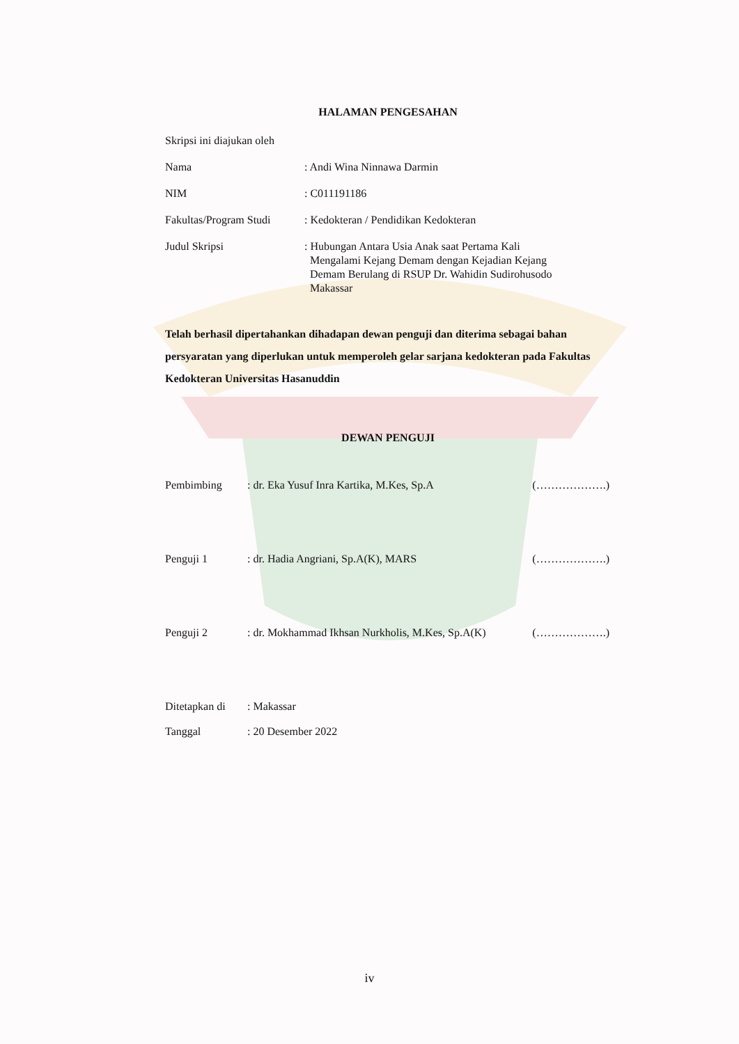HALAMAN PENGESAHAN
Skripsi ini diajukan oleh
Nama : Andi Wina Ninnawa Darmin
NIM : C011191186
Fakultas/Program Studi
: Kedokteran / Pendidikan Kedokteran
Judul Skripsi : Hubungan Antara Usia Anak saat Pertama Kali
Mengalami Kejang Demam dengan Kejadian Kejang
Demam Berulang di RSUP Dr. Wahidin Sudirohusodo
Makassar
Telah berhasil dipertahankan dihadapan dewan penguji dan diterima sebagai bahan persyaratan yang diperlukan untuk memperoleh gelar sarjana kedokteran pada Fakultas Kedokteran Universitas Hasanuddin
DEWAN PENGUJI
Pembimbing : dr. Eka Yusuf Inra Kartika, M.Kes, Sp.A
(……………….)
Penguji 1 : dr. Hadia Angriani, Sp.A(K), MARS (……………….)
Penguji 2 : dr. Mokhammad Ikhsan Nurkholis, M.Kes, Sp.A(K)
(……………….)
Ditetapkan di
: Makassar
Tanggal : 20 Desember 2022
iv